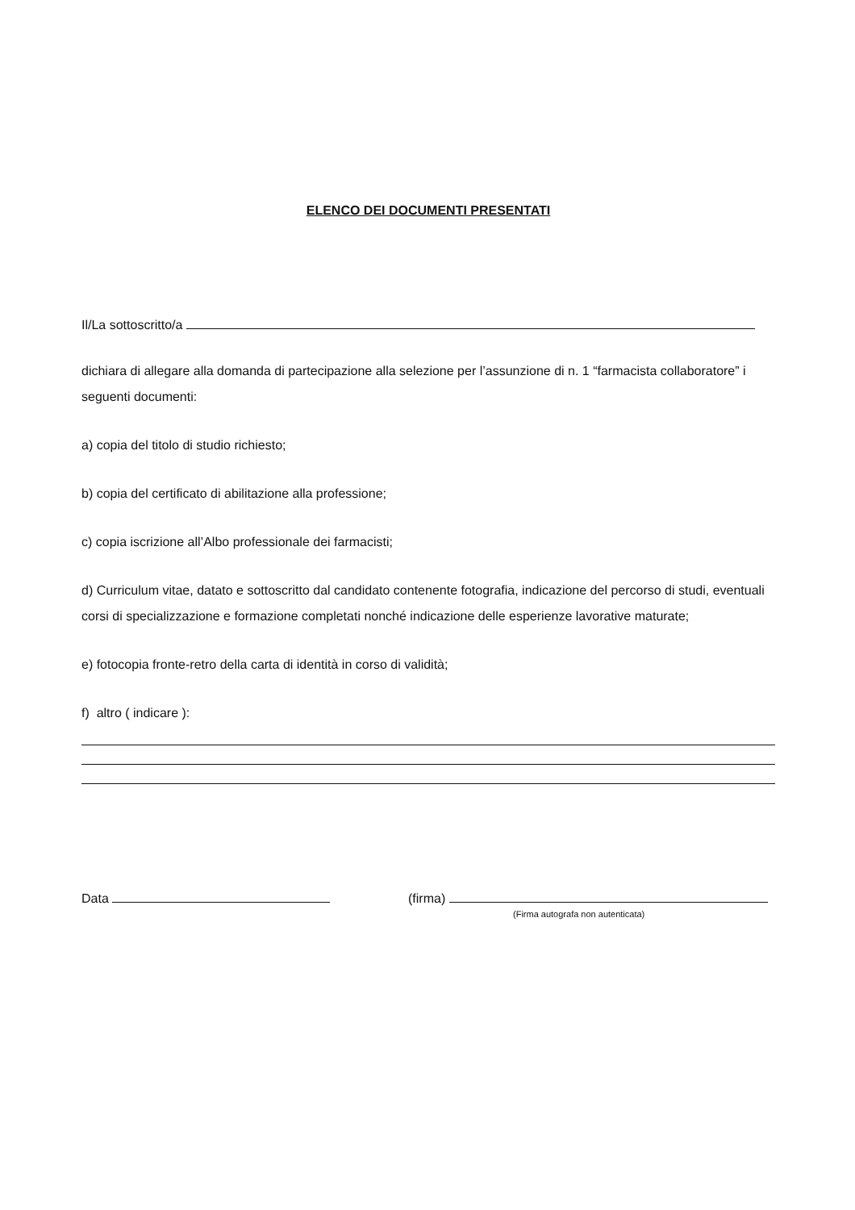ELENCO DEI DOCUMENTI PRESENTATI
Il/La sottoscritto/a
dichiara di allegare alla domanda di partecipazione alla selezione per l’assunzione di n. 1 “farmacista collaboratore” i seguenti documenti:
a) copia del titolo di studio richiesto;
b) copia del certificato di abilitazione alla professione;
c) copia iscrizione all’Albo professionale dei farmacisti;
d) Curriculum vitae, datato e sottoscritto dal candidato contenente fotografia, indicazione del percorso di studi, eventuali corsi di specializzazione e formazione completati nonché indicazione delle esperienze lavorative maturate;
e) fotocopia fronte-retro della carta di identità in corso di validità;
f) altro ( indicare ):
Data (firma)
(Firma autografa non autenticata)